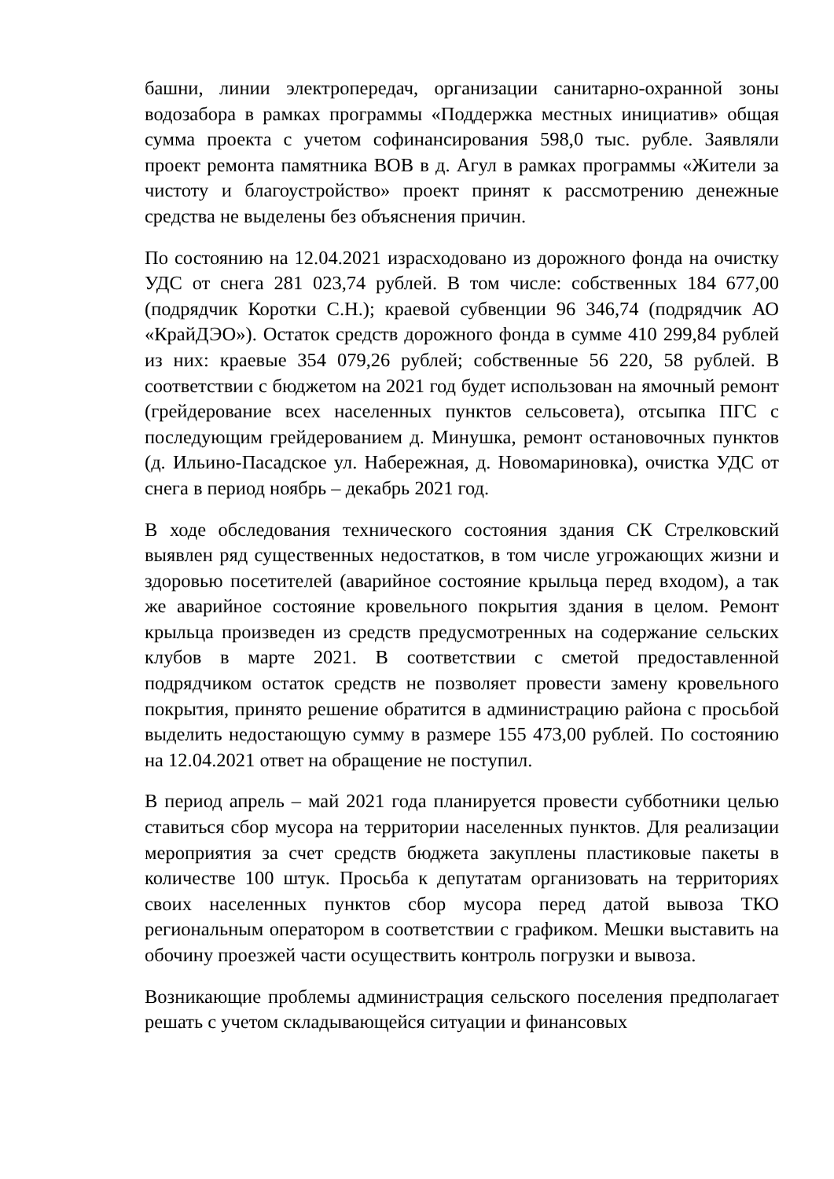башни, линии электропередач, организации санитарно-охранной зоны водозабора в рамках программы «Поддержка местных инициатив» общая сумма проекта с учетом софинансирования 598,0 тыс. рубле. Заявляли проект ремонта памятника ВОВ в д. Агул в рамках программы «Жители за чистоту и благоустройство» проект принят к рассмотрению денежные средства не выделены без объяснения причин.
По состоянию на 12.04.2021 израсходовано из дорожного фонда на очистку УДС от снега 281 023,74 рублей. В том числе: собственных 184 677,00 (подрядчик Коротки С.Н.); краевой субвенции 96 346,74 (подрядчик АО «КрайДЭО»). Остаток средств дорожного фонда в сумме 410 299,84 рублей из них: краевые 354 079,26 рублей; собственные 56 220, 58 рублей. В соответствии с бюджетом на 2021 год будет использован на ямочный ремонт (грейдерование всех населенных пунктов сельсовета), отсыпка ПГС с последующим грейдерованием д. Минушка, ремонт остановочных пунктов (д. Ильино-Пасадское ул. Набережная, д. Новомариновка), очистка УДС от снега в период ноябрь – декабрь 2021 год.
В ходе обследования технического состояния здания СК Стрелковский выявлен ряд существенных недостатков, в том числе угрожающих жизни и здоровью посетителей (аварийное состояние крыльца перед входом), а так же аварийное состояние кровельного покрытия здания в целом. Ремонт крыльца произведен из средств предусмотренных на содержание сельских клубов в марте 2021. В соответствии с сметой предоставленной подрядчиком остаток средств не позволяет провести замену кровельного покрытия, принято решение обратится в администрацию района с просьбой выделить недостающую сумму в размере 155 473,00 рублей. По состоянию на 12.04.2021 ответ на обращение не поступил.
В период апрель – май 2021 года планируется провести субботники целью ставиться сбор мусора на территории населенных пунктов. Для реализации мероприятия за счет средств бюджета закуплены пластиковые пакеты в количестве 100 штук. Просьба к депутатам организовать на территориях своих населенных пунктов сбор мусора перед датой вывоза ТКО региональным оператором в соответствии с графиком. Мешки выставить на обочину проезжей части осуществить контроль погрузки и вывоза.
Возникающие проблемы администрация сельского поселения предполагает решать с учетом складывающейся ситуации и финансовых